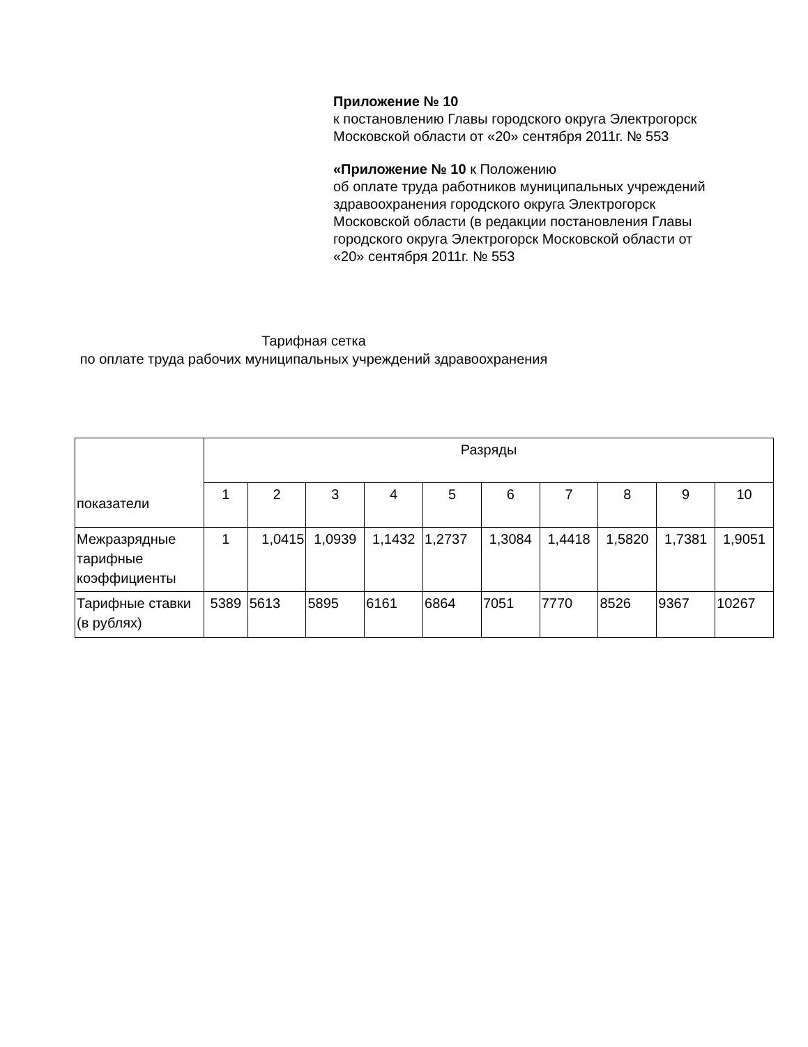Приложение № 10
к постановлению Главы городского округа Электрогорск Московской области от «20» сентября 2011г. № 553
«Приложение № 10 к Положению
об оплате труда работников муниципальных учреждений
здравоохранения городского округа Электрогорск Московской области (в редакции постановления Главы городского округа Электрогорск Московской области от «20» сентября 2011г. № 553
Тарифная сетка
по оплате труда рабочих муниципальных учреждений здравоохранения
| показатели | Разряды | | | | | | | | | |
| | 1 | 2 | 3 | 4 | 5 | 6 | 7 | 8 | 9 | 10 |
| Межразрядные тарифные коэффициенты | 1 | 1,0415 | 1,0939 | 1,1432 | 1,2737 | 1,3084 | 1,4418 | 1,5820 | 1,7381 | 1,9051 |
| Тарифные ставки (в рублях) | 5389 | 5613 | 5895 | 6161 | 6864 | 7051 | 7770 | 8526 | 9367 | 10267 |